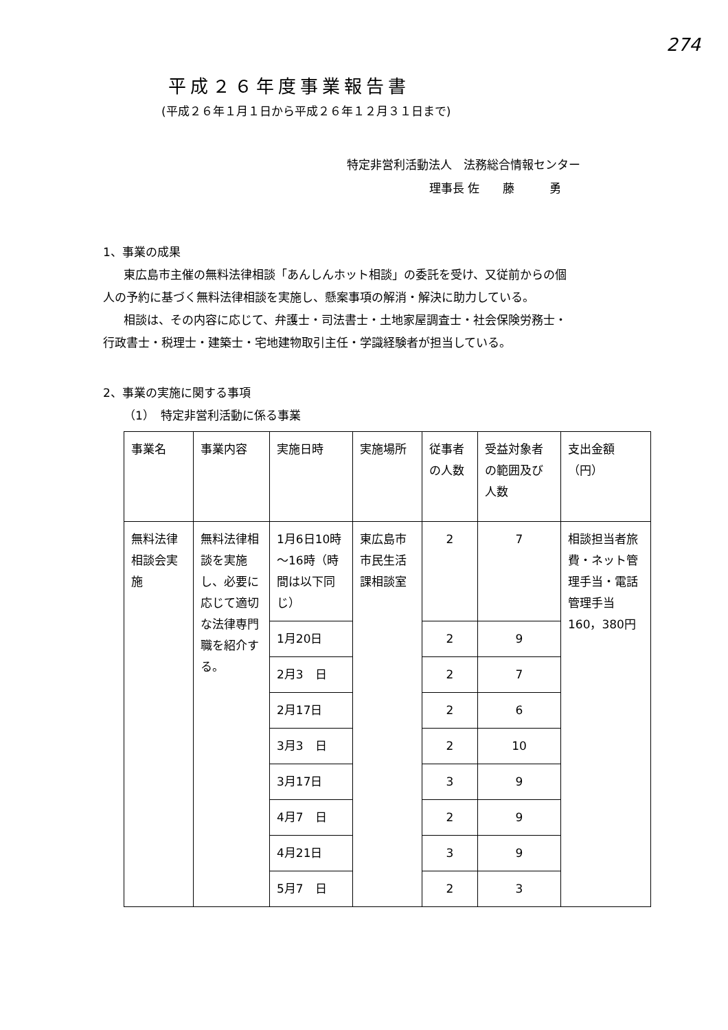274
平成２６年度事業報告書
(平成２６年１月１日から平成２６年１２月３１日まで)
特定非営利活動法人　法務総合情報センター
理事長 佐　　藤　　　勇
1、事業の成果
東広島市主催の無料法律相談「あんしんホット相談」の委託を受け、又従前からの個
人の予約に基づく無料法律相談を実施し、懸案事項の解消・解決に助力している。
相談は、その内容に応じて、弁護士・司法書士・土地家屋調査士・社会保険労務士・
行政書士・税理士・建築士・宅地建物取引主任・学識経験者が担当している。
2、事業の実施に関する事項
（1）　特定非営利活動に係る事業
| 事業名 | 事業内容 | 実施日時 | 実施場所 | 従事者の人数 | 受益対象者の範囲及び人数 | 支出金額（円） |
| --- | --- | --- | --- | --- | --- | --- |
| 無料法律相談会実施 | 無料法律相談を実施し、必要に応じて適切な法律専門職を紹介する。 | 1月6日10時～16時（時間は以下同じ） | 東広島市市民生活課相談室 | 2 | 7 | 相談担当者旅費・ネット管理手当・電話管理手当 160，380円 |
| | | 1月20日 | | 2 | 9 | |
| | | 2月3 日 | | 2 | 7 | |
| | | 2月17日 | | 2 | 6 | |
| | | 3月3 日 | | 2 | 10 | |
| | | 3月17日 | | 3 | 9 | |
| | | 4月7 日 | | 2 | 9 | |
| | | 4月21日 | | 3 | 9 | |
| | | 5月7 日 | | 2 | 3 | |